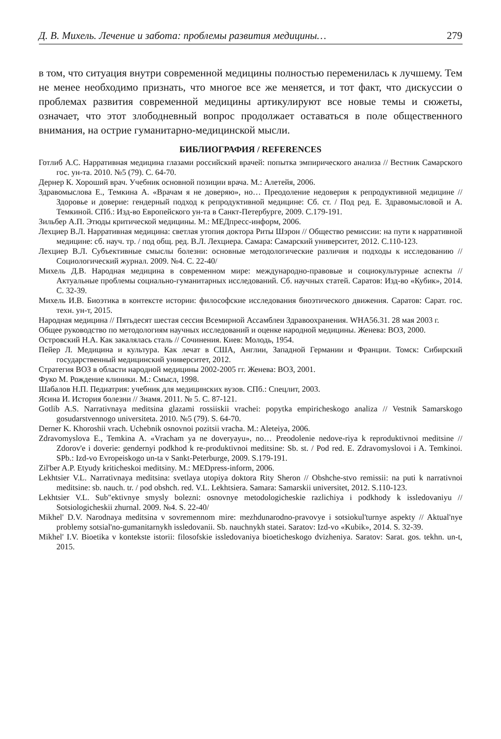Д. В. Михель. Лечение и забота: проблемы развития медицины… 279
в том, что ситуация внутри современной медицины полностью переменилась к лучшему. Тем не менее необходимо признать, что многое все же меняется, и тот факт, что дискуссии о проблемах развития современной медицины артикулируют все новые темы и сюжеты, означает, что этот злободневный вопрос продолжает оставаться в поле общественного внимания, на острие гуманитарно-медицинской мысли.
БИБЛИОГРАФИЯ / REFERENCES
Готлиб А.С. Нарративная медицина глазами российский врачей: попытка эмпирического анализа // Вестник Самарского гос. ун-та. 2010. №5 (79). С. 64-70.
Дернер К. Хороший врач. Учебник основной позиции врача. М.: Алетейя, 2006.
Здравомыслова Е., Темкина А. «Врачам я не доверяю», но… Преодоление недоверия к репродуктивной медицине // Здоровье и доверие: гендерный подход к репродуктивной медицине: Сб. ст. / Под ред. Е. Здравомысловой и А. Темкиной. СПб.: Изд-во Европейского ун-та в Санкт-Петербурге, 2009. С.179-191.
Зильбер А.П. Этюды критической медицины. М.: МЕДпресс-информ, 2006.
Лехциер В.Л. Нарративная медицина: светлая утопия доктора Риты Шэрон // Общество ремиссии: на пути к нарративной медицине: сб. науч. тр. / под общ. ред. В.Л. Лехциера. Самара: Самарский университет, 2012. С.110-123.
Лехциер В.Л. Субъективные смыслы болезни: основные методологические различия и подходы к исследованию // Социологический журнал. 2009. №4. С. 22-40/
Михель Д.В. Народная медицина в современном мире: международно-правовые и социокультурные аспекты // Актуальные проблемы социально-гуманитарных исследований. Сб. научных статей. Саратов: Изд-во «Кубик», 2014. С. 32-39.
Михель И.В. Биоэтика в контексте истории: философские исследования биоэтического движения. Саратов: Сарат. гос. техн. ун-т, 2015.
Народная медицина // Пятьдесят шестая сессия Всемирной Ассамблеи Здравоохранения. WHA56.31. 28 мая 2003 г.
Общее руководство по методологиям научных исследований и оценке народной медицины. Женева: ВОЗ, 2000.
Островский Н.А. Как закалялась сталь // Сочинения. Киев: Молодь, 1954.
Пейер Л. Медицина и культура. Как лечат в США, Англии, Западной Германии и Франции. Томск: Сибирский государственный медицинский университет, 2012.
Стратегия ВОЗ в области народной медицины 2002-2005 гг. Женева: ВОЗ, 2001.
Фуко М. Рождение клиники. М.: Смысл, 1998.
Шабалов Н.П. Педиатрия: учебник для медицинских вузов. СПб.: Спецлит, 2003.
Ясина И. История болезни // Знамя. 2011. № 5. С. 87-121.
Gotlib A.S. Narrativnaya meditsina glazami rossiiskii vrachei: popytka empiricheskogo analiza // Vestnik Samarskogo gosudarstvennogo universiteta. 2010. №5 (79). S. 64-70.
Derner K. Khoroshii vrach. Uchebnik osnovnoi pozitsii vracha. M.: Aleteiya, 2006.
Zdravomyslova E., Temkina A. «Vracham ya ne doveryayu», no… Preodolenie nedove-riya k reproduktivnoi meditsine // Zdorov'e i doverie: gendernyi podkhod k re-produktivnoi meditsine: Sb. st. / Pod red. E. Zdravomyslovoi i A. Temkinoi. SPb.: Izd-vo Evropeiskogo un-ta v Sankt-Peterburge, 2009. S.179-191.
Zil'ber A.P. Etyudy kriticheskoi meditsiny. M.: MEDpress-inform, 2006.
Lekhtsier V.L. Narrativnaya meditsina: svetlaya utopiya doktora Rity Sheron // Obshche-stvo remissii: na puti k narrativnoi meditsine: sb. nauch. tr. / pod obshch. red. V.L. Lekhtsiera. Samara: Samarskii universitet, 2012. S.110-123.
Lekhtsier V.L. Sub"ektivnye smysly bolezni: osnovnye metodologicheskie razlichiya i podkhody k issledovaniyu // Sotsiologicheskii zhurnal. 2009. №4. S. 22-40/
Mikhel' D.V. Narodnaya meditsina v sovremennom mire: mezhdunarodno-pravovye i sotsiokul'turnye aspekty // Aktual'nye problemy sotsial'no-gumanitarnykh issledovanii. Sb. nauchnykh statei. Saratov: Izd-vo «Kubik», 2014. S. 32-39.
Mikhel' I.V. Bioetika v kontekste istorii: filosofskie issledovaniya bioeticheskogo dvizheniya. Saratov: Sarat. gos. tekhn. un-t, 2015.